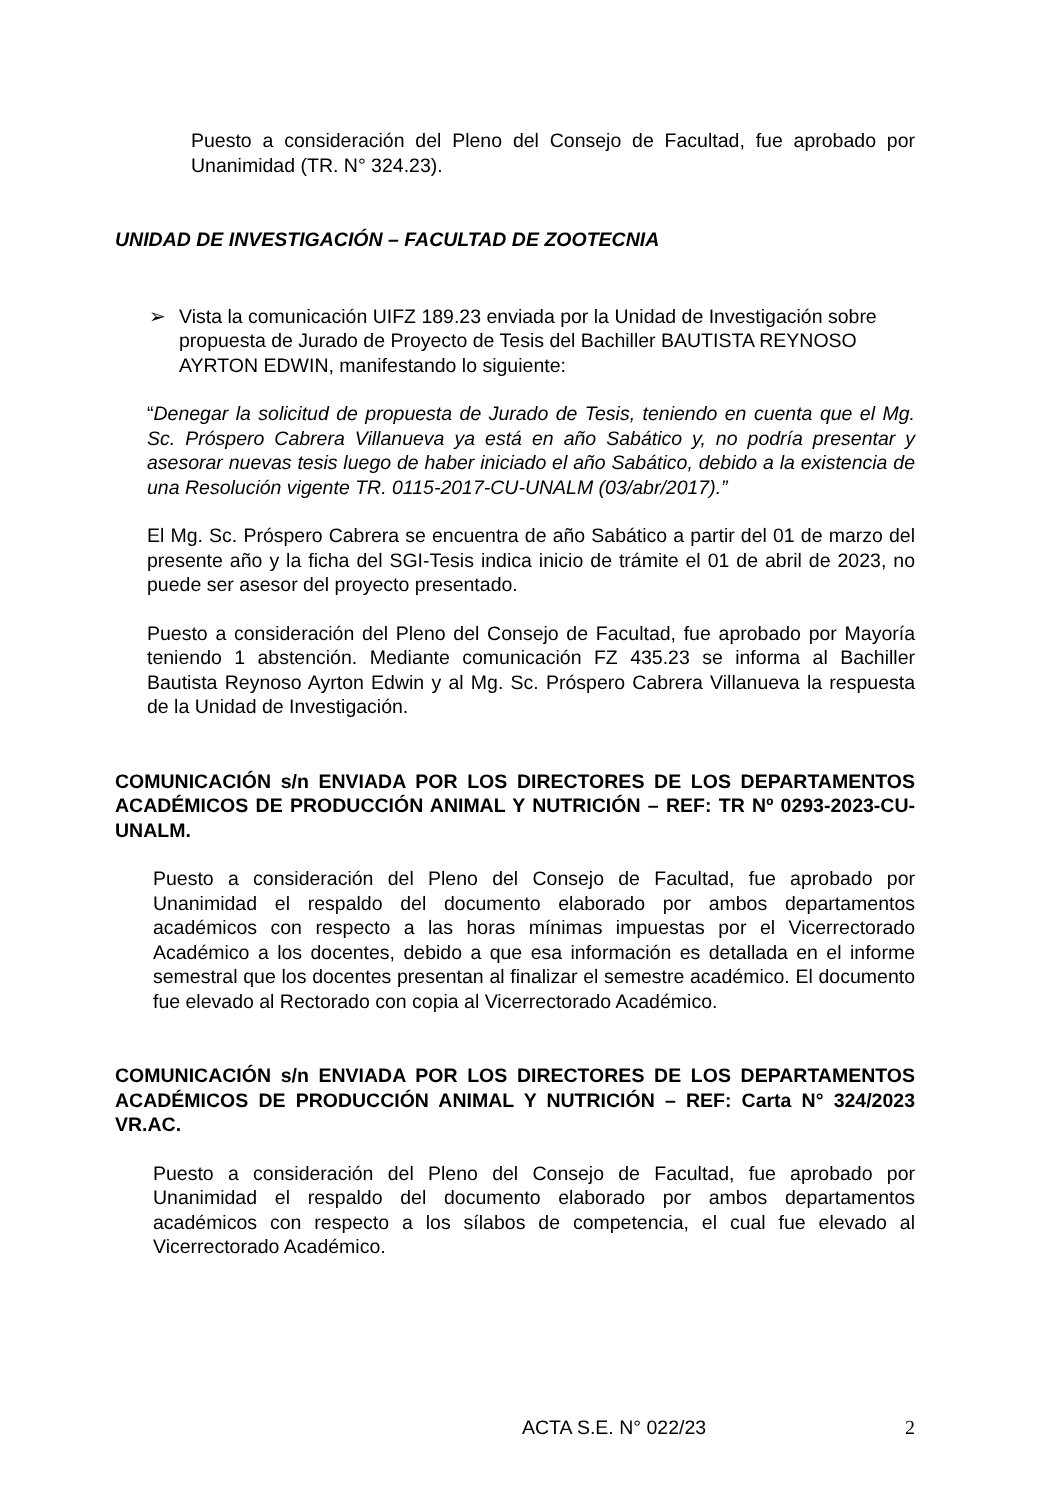Puesto a consideración del Pleno del Consejo de Facultad, fue aprobado por Unanimidad (TR. N° 324.23).
UNIDAD DE INVESTIGACIÓN – FACULTAD DE ZOOTECNIA
➢ Vista la comunicación UIFZ 189.23 enviada por la Unidad de Investigación sobre propuesta de Jurado de Proyecto de Tesis del Bachiller BAUTISTA REYNOSO AYRTON EDWIN, manifestando lo siguiente:
“Denegar la solicitud de propuesta de Jurado de Tesis, teniendo en cuenta que el Mg. Sc. Próspero Cabrera Villanueva ya está en año Sabático y, no podría presentar y asesorar nuevas tesis luego de haber iniciado el año Sabático, debido a la existencia de una Resolución vigente TR. 0115-2017-CU-UNALM (03/abr/2017).”
El Mg. Sc. Próspero Cabrera se encuentra de año Sabático a partir del 01 de marzo del presente año y la ficha del SGI-Tesis indica inicio de trámite el 01 de abril de 2023, no puede ser asesor del proyecto presentado.
Puesto a consideración del Pleno del Consejo de Facultad, fue aprobado por Mayoría teniendo 1 abstención. Mediante comunicación FZ 435.23 se informa al Bachiller Bautista Reynoso Ayrton Edwin y al Mg. Sc. Próspero Cabrera Villanueva la respuesta de la Unidad de Investigación.
COMUNICACIÓN s/n ENVIADA POR LOS DIRECTORES DE LOS DEPARTAMENTOS ACADÉMICOS DE PRODUCCIÓN ANIMAL Y NUTRICIÓN – REF: TR Nº 0293-2023-CU-UNALM.
Puesto a consideración del Pleno del Consejo de Facultad, fue aprobado por Unanimidad el respaldo del documento elaborado por ambos departamentos académicos con respecto a las horas mínimas impuestas por el Vicerrectorado Académico a los docentes, debido a que esa información es detallada en el informe semestral que los docentes presentan al finalizar el semestre académico. El documento fue elevado al Rectorado con copia al Vicerrectorado Académico.
COMUNICACIÓN s/n ENVIADA POR LOS DIRECTORES DE LOS DEPARTAMENTOS ACADÉMICOS DE PRODUCCIÓN ANIMAL Y NUTRICIÓN – REF: Carta N° 324/2023 VR.AC.
Puesto a consideración del Pleno del Consejo de Facultad, fue aprobado por Unanimidad el respaldo del documento elaborado por ambos departamentos académicos con respecto a los sílabos de competencia, el cual fue elevado al Vicerrectorado Académico.
ACTA S.E. N° 022/23 2